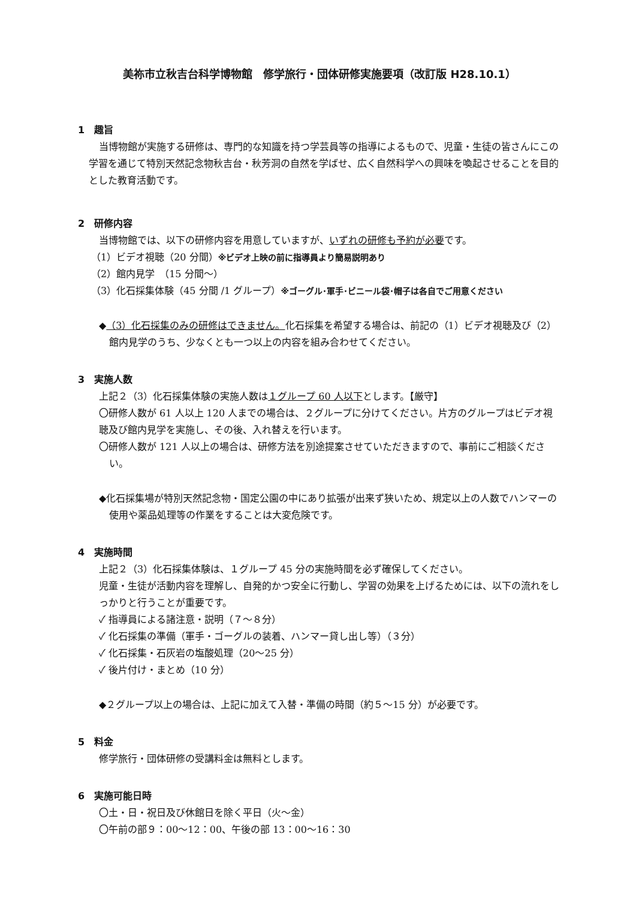美祢市立秋吉台科学博物館　修学旅行・団体研修実施要項（改訂版 H28.10.1）
1　趣旨
当博物館が実施する研修は、専門的な知識を持つ学芸員等の指導によるもので、児童・生徒の皆さんにこの学習を通じて特別天然記念物秋吉台・秋芳洞の自然を学ばせ、広く自然科学への興味を喚起させることを目的とした教育活動です。
2　研修内容
当博物館では、以下の研修内容を用意していますが、いずれの研修も予約が必要です。
（1）ビデオ視聴（20 分間）※ビデオ上映の前に指導員より簡易説明あり
（2）館内見学　（15 分間〜）
（3）化石採集体験（45 分間 /1 グループ）※ゴーグル･軍手･ビニール袋･帽子は各自でご用意ください
◆（3）化石採集のみの研修はできません。化石採集を希望する場合は、前記の（1）ビデオ視聴及び（2）館内見学のうち、少なくとも一つ以上の内容を組み合わせてください。
3　実施人数
上記２（3）化石採集体験の実施人数は１グループ 60 人以下とします。【厳守】
〇研修人数が 61 人以上 120 人までの場合は、２グループに分けてください。片方のグループはビデオ視聴及び館内見学を実施し、その後、入れ替えを行います。
〇研修人数が 121 人以上の場合は、研修方法を別途提案させていただきますので、事前にご相談ください。
◆化石採集場が特別天然記念物・国定公園の中にあり拡張が出来ず狭いため、規定以上の人数でハンマーの使用や薬品処理等の作業をすることは大変危険です。
4　実施時間
上記２（3）化石採集体験は、１グループ 45 分の実施時間を必ず確保してください。
児童・生徒が活動内容を理解し、自発的かつ安全に行動し、学習の効果を上げるためには、以下の流れをしっかりと行うことが重要です。
✓ 指導員による諸注意・説明（７〜８分）
✓ 化石採集の準備（軍手・ゴーグルの装着、ハンマー貸し出し等）（３分）
✓ 化石採集・石灰岩の塩酸処理（20〜25 分）
✓ 後片付け・まとめ（10 分）
◆２グループ以上の場合は、上記に加えて入替・準備の時間（約５〜15 分）が必要です。
5　料金
修学旅行・団体研修の受講料金は無料とします。
6　実施可能日時
〇土・日・祝日及び休館日を除く平日（火〜金）
〇午前の部９：00〜12：00、午後の部 13：00〜16：30